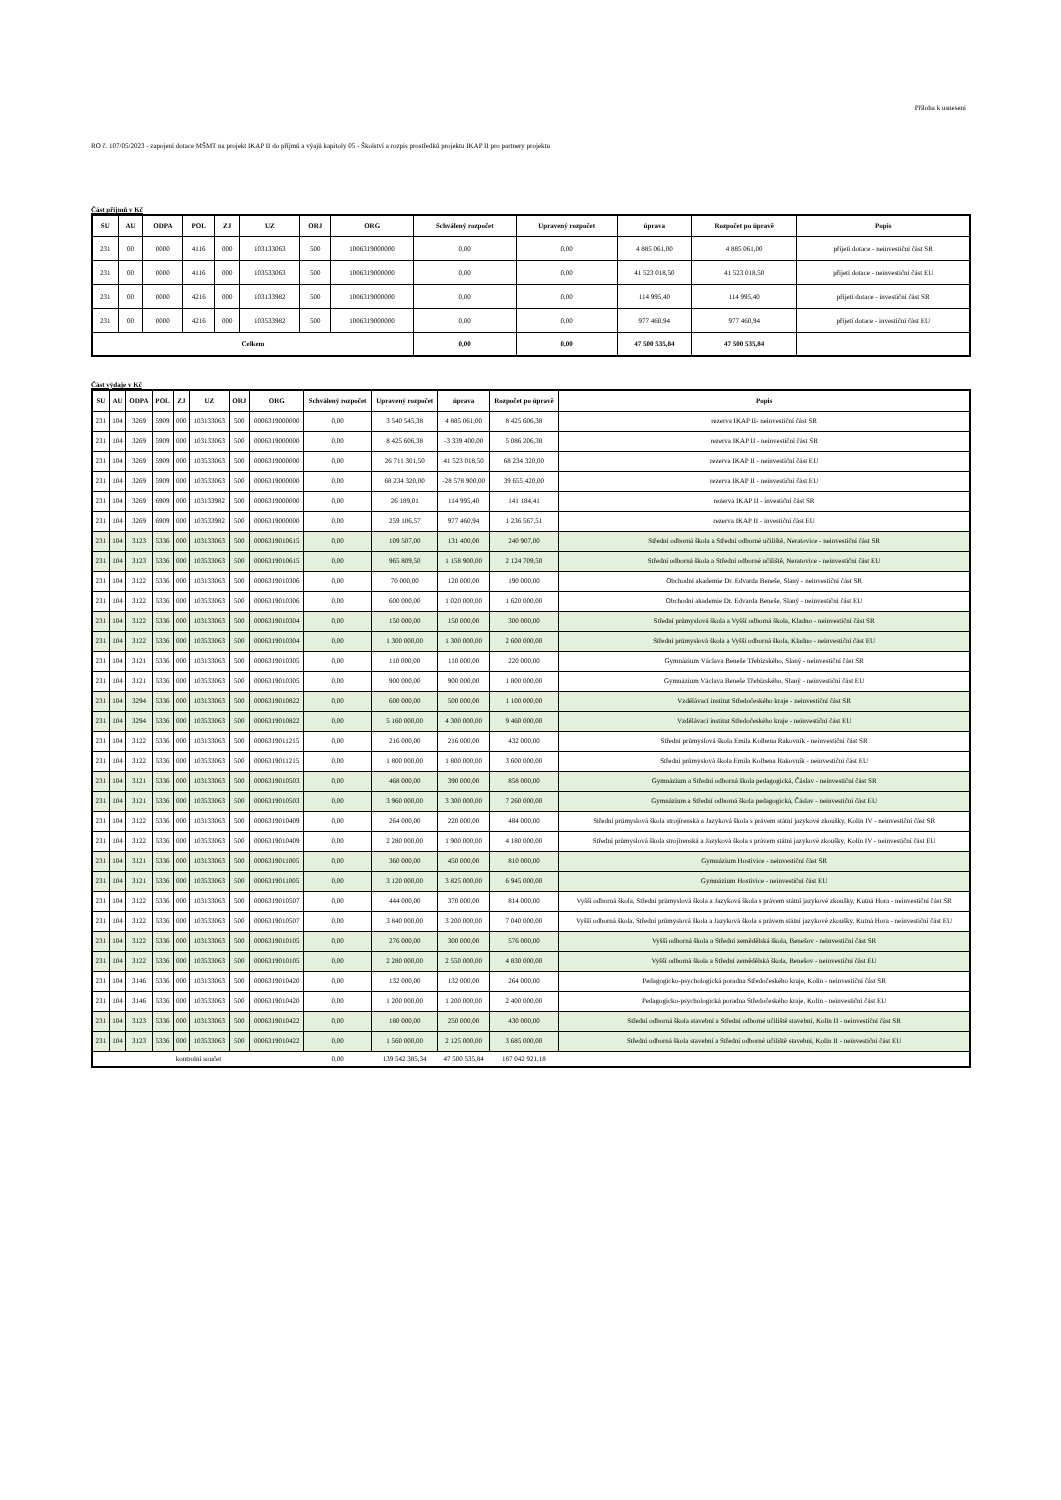Příloha k usnesení
RO č. 107/05/2023 - zapojení dotace MŠMT na projekt IKAP II do příjmů a výajů kapitoly 05 - Školství a rozpis prostředků projektu IKAP II pro partnery projektu
Část příjmů v Kč
| SU | AU | ODPA | POL | ZJ | UZ | ORJ | ORG | Schválený rozpočet | Upravený rozpočet | úprava | Rozpočet po úpravě | Popis |
| --- | --- | --- | --- | --- | --- | --- | --- | --- | --- | --- | --- | --- |
| 231 | 00 | 0000 | 4116 | 000 | 103133063 | 500 | 1006319000000 | 0,00 | 0,00 | 4 885 061,00 | 4 885 061,00 | přijetí dotace - neinvestiční část SR |
| 231 | 00 | 0000 | 4116 | 000 | 103533063 | 500 | 1006319000000 | 0,00 | 0,00 | 41 523 018,50 | 41 523 018,50 | přijetí dotace - neinvestiční část EU |
| 231 | 00 | 0000 | 4216 | 000 | 103133982 | 500 | 1006319000000 | 0,00 | 0,00 | 114 995,40 | 114 995,40 | přijetí dotace - investiční část SR |
| 231 | 00 | 0000 | 4216 | 000 | 103533982 | 500 | 1006319000000 | 0,00 | 0,00 | 977 460,94 | 977 460,94 | přijetí dotace - investiční část EU |
| Celkem | | | | | | | | 0,00 | 0,00 | 47 500 535,84 | 47 500 535,84 | |
Část výdaje v Kč
| SU | AU | ODPA | POL | ZJ | UZ | ORJ | ORG | Schválený rozpočet | Upravený rozpočet | úprava | Rozpočet po úpravě | Popis |
| --- | --- | --- | --- | --- | --- | --- | --- | --- | --- | --- | --- | --- |
| 231 | 104 | 3269 | 5909 | 000 | 103133063 | 500 | 0006319000000 | 0,00 | 3 540 545,38 | 4 885 061,00 | 8 425 606,38 | rezerva IKAP II- neinvestiční část SR |
| 231 | 104 | 3269 | 5909 | 000 | 103133063 | 500 | 0006319000000 | 0,00 | 8 425 606,38 | -3 339 400,00 | 5 086 206,38 | rezerva IKAP II - neinvestiční část SR |
| 231 | 104 | 3269 | 5909 | 000 | 103533063 | 500 | 0006319000000 | 0,00 | 26 711 301,50 | 41 523 018,50 | 68 234 320,00 | rezerva IKAP II - neinvestiční část EU |
| 231 | 104 | 3269 | 5909 | 000 | 103533063 | 500 | 0006319000000 | 0,00 | 68 234 320,00 | -28 578 900,00 | 39 655 420,00 | rezerva IKAP II - neinvestiční část EU |
| 231 | 104 | 3269 | 6909 | 000 | 103133982 | 500 | 0006319000000 | 0,00 | 26 189,01 | 114 995,40 | 141 184,41 | rezerva IKAP II - investiční část SR |
| 231 | 104 | 3269 | 6909 | 000 | 103533982 | 500 | 0006319000000 | 0,00 | 259 106,57 | 977 460,94 | 1 236 567,51 | rezerva IKAP II - investiční část EU |
| 231 | 104 | 3123 | 5336 | 000 | 103133063 | 500 | 0006319010615 | 0,00 | 109 507,00 | 131 400,00 | 240 907,00 | Střední odborná škola a Střední odborné učiliště, Neratovice - neinvestiční část SR |
| 231 | 104 | 3123 | 5336 | 000 | 103533063 | 500 | 0006319010615 | 0,00 | 965 809,50 | 1 158 900,00 | 2 124 709,50 | Střední odborná škola a Střední odborné učiliště, Neratovice - neinvestiční část EU |
| 231 | 104 | 3122 | 5336 | 000 | 103133063 | 500 | 0006319010306 | 0,00 | 70 000,00 | 120 000,00 | 190 000,00 | Obchodní akademie Dr. Edvarda Beneše, Slaný - neinvestiční část SR |
| 231 | 104 | 3122 | 5336 | 000 | 103533063 | 500 | 0006319010306 | 0,00 | 600 000,00 | 1 020 000,00 | 1 620 000,00 | Obchodní akademie Dr. Edvarda Beneše, Slaný - neinvestiční část EU |
| 231 | 104 | 3122 | 5336 | 000 | 103133063 | 500 | 0006319010304 | 0,00 | 150 000,00 | 150 000,00 | 300 000,00 | Střední průmyslová škola a Vyšší odborná škola, Kladno - neinvestiční část SR |
| 231 | 104 | 3122 | 5336 | 000 | 103533063 | 500 | 0006319010304 | 0,00 | 1 300 000,00 | 1 300 000,00 | 2 600 000,00 | Střední průmyslová škola a Vyšší odborná škola, Kladno - neinvestiční část EU |
| 231 | 104 | 3121 | 5336 | 000 | 103133063 | 500 | 0006319010305 | 0,00 | 110 000,00 | 110 000,00 | 220 000,00 | Gymnázium Václava Beneše Třebízského, Slaný - neinvestiční část SR |
| 231 | 104 | 3121 | 5336 | 000 | 103533063 | 500 | 0006319010305 | 0,00 | 900 000,00 | 900 000,00 | 1 800 000,00 | Gymnázium Václava Beneše Třebízského, Slaný - neinvestiční část EU |
| 231 | 104 | 3294 | 5336 | 000 | 103133063 | 500 | 0006319010822 | 0,00 | 600 000,00 | 500 000,00 | 1 100 000,00 | Vzdělávací institut Středočeského kraje - neinvestiční část SR |
| 231 | 104 | 3294 | 5336 | 000 | 103533063 | 500 | 0006319010822 | 0,00 | 5 160 000,00 | 4 300 000,00 | 9 460 000,00 | Vzdělávací institut Středočeského kraje - neinvestiční část EU |
| 231 | 104 | 3122 | 5336 | 000 | 103133063 | 500 | 0006319011215 | 0,00 | 216 000,00 | 216 000,00 | 432 000,00 | Střední průmyslová škola Emila Kolbena Rakovník - neinvestiční část SR |
| 231 | 104 | 3122 | 5336 | 000 | 103533063 | 500 | 0006319011215 | 0,00 | 1 800 000,00 | 1 800 000,00 | 3 600 000,00 | Střední průmyslová škola Emila Kolbena Rakovník - neinvestiční část EU |
| 231 | 104 | 3121 | 5336 | 000 | 103133063 | 500 | 0006319010503 | 0,00 | 468 000,00 | 390 000,00 | 858 000,00 | Gymnázium a Střední odborná škola pedagogická, Čáslav - neinvestiční část SR |
| 231 | 104 | 3121 | 5336 | 000 | 103533063 | 500 | 0006319010503 | 0,00 | 3 960 000,00 | 3 300 000,00 | 7 260 000,00 | Gymnázium a Střední odborná škola pedagogická, Čáslav - neinvestiční část EU |
| 231 | 104 | 3122 | 5336 | 000 | 103133063 | 500 | 0006319010409 | 0,00 | 264 000,00 | 220 000,00 | 484 000,00 | Střední průmyslová škola strojírenská a Jazyková škola s právem státní jazykové zkoušky, Kolín IV - neinvestiční část SR |
| 231 | 104 | 3122 | 5336 | 000 | 103533063 | 500 | 0006319010409 | 0,00 | 2 280 000,00 | 1 900 000,00 | 4 180 000,00 | Střední průmyslová škola strojírenská a Jazyková škola s právem státní jazykové zkoušky, Kolín IV - neinvestiční část EU |
| 231 | 104 | 3121 | 5336 | 000 | 103133063 | 500 | 0006319011005 | 0,00 | 360 000,00 | 450 000,00 | 810 000,00 | Gymnázium Hostivice - neinvestiční část SR |
| 231 | 104 | 3121 | 5336 | 000 | 103533063 | 500 | 0006319011005 | 0,00 | 3 120 000,00 | 3 825 000,00 | 6 945 000,00 | Gymnázium Hostivice - neinvestiční část EU |
| 231 | 104 | 3122 | 5336 | 000 | 103133063 | 500 | 0006319010507 | 0,00 | 444 000,00 | 370 000,00 | 814 000,00 | Vyšší odborná škola, Střední průmyslová škola a Jazyková škola s právem státní jazykové zkoušky, Kutná Hora - neinvestiční část SR |
| 231 | 104 | 3122 | 5336 | 000 | 103533063 | 500 | 0006319010507 | 0,00 | 3 840 000,00 | 3 200 000,00 | 7 040 000,00 | Vyšší odborná škola, Střední průmyslová škola a Jazyková škola s právem státní jazykové zkoušky, Kutná Hora - neinvestiční část EU |
| 231 | 104 | 3122 | 5336 | 000 | 103133063 | 500 | 0006319010105 | 0,00 | 276 000,00 | 300 000,00 | 576 000,00 | Vyšší odborná škola a Střední zemědělská škola, Benešov - neinvestiční část SR |
| 231 | 104 | 3122 | 5336 | 000 | 103533063 | 500 | 0006319010105 | 0,00 | 2 280 000,00 | 2 550 000,00 | 4 830 000,00 | Vyšší odborná škola a Střední zemědělská škola, Benešov - neinvestiční část EU |
| 231 | 104 | 3146 | 5336 | 000 | 103133063 | 500 | 0006319010420 | 0,00 | 132 000,00 | 132 000,00 | 264 000,00 | Pedagogicko-psychologická poradna Středočeského kraje, Kolín - neinvestiční část SR |
| 231 | 104 | 3146 | 5336 | 000 | 103533063 | 500 | 0006319010420 | 0,00 | 1 200 000,00 | 1 200 000,00 | 2 400 000,00 | Pedagogicko-psychologická poradna Středočeského kraje, Kolín - neinvestiční část EU |
| 231 | 104 | 3123 | 5336 | 000 | 103133063 | 500 | 0006319010422 | 0,00 | 180 000,00 | 250 000,00 | 430 000,00 | Střední odborná škola stavební a Střední odborné učiliště stavební, Kolín II - neinvestiční část SR |
| 231 | 104 | 3123 | 5336 | 000 | 103533063 | 500 | 0006319010422 | 0,00 | 1 560 000,00 | 2 125 000,00 | 3 685 000,00 | Střední odborná škola stavební a Střední odborné učiliště stavební, Kolín II - neinvestiční část EU |
| kontrolní součet | | | | | | | | 0,00 | 139 542 385,34 | 47 500 535,84 | 187 042 921,18 | |